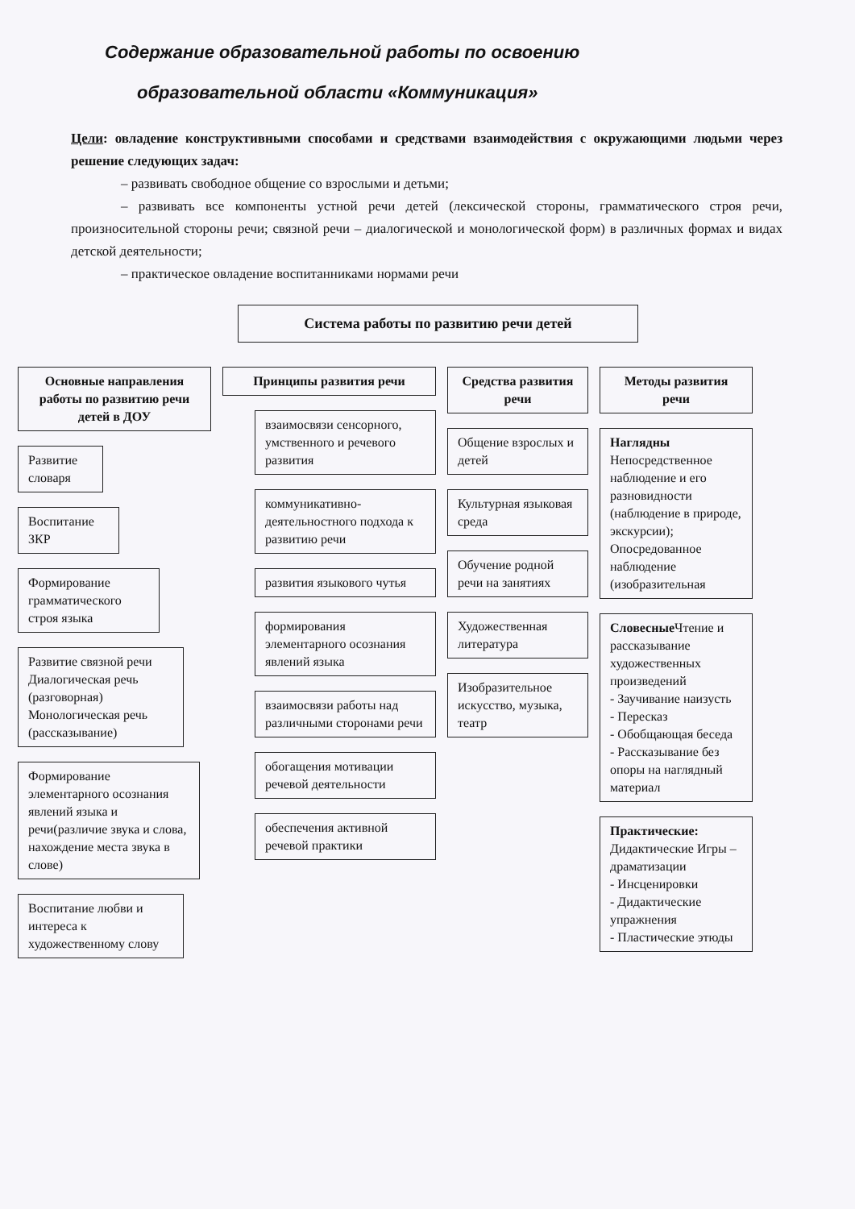Содержание образовательной работы по освоению
образовательной области «Коммуникация»
Цели: овладение конструктивными способами и средствами взаимодействия с окружающими людьми через решение следующих задач:
– развивать свободное общение со взрослыми и детьми;
– развивать все компоненты устной речи детей (лексической стороны, грамматического строя речи, произносительной стороны речи; связной речи – диалогической и монологической форм) в различных формах и видах детской деятельности;
– практическое овладение воспитанниками нормами речи
Система работы по развитию речи детей
Основные направления работы по развитию речи детей в ДОУ
Развитие словаря
Воспитание ЗКР
Формирование грамматического строя языка
Развитие связной речи Диалогическая речь (разговорная) Монологическая речь (рассказывание)
Формирование элементарного осознания явлений языка и речи(различие звука и слова, нахождение места звука в слове)
Воспитание любви и интереса к художественному слову
Принципы развития речи
взаимосвязи сенсорного, умственного и речевого развития
коммуникативно-деятельностного подхода к развитию речи
развития языкового чутья
формирования элементарного осознания явлений языка
взаимосвязи работы над различными сторонами речи
обогащения мотивации речевой деятельности
обеспечения активной речевой практики
Средства развития речи
Общение взрослых и детей
Культурная языковая среда
Обучение родной речи на занятиях
Художественная литература
Изобразительное искусство, музыка, театр
Методы развития речи
Наглядны
Непосредственное наблюдение и его разновидности (наблюдение в природе, экскурсии); Опосредованное наблюдение (изобразительная
Словесные Чтение и рассказывание художественных произведений
- Заучивание наизусть
- Пересказ
- Обобщающая беседа
- Рассказывание без опоры на наглядный материал
Практические:
Дидактические Игры – драматизации
- Инсценировки
- Дидактические упражнения
- Пластические этюды